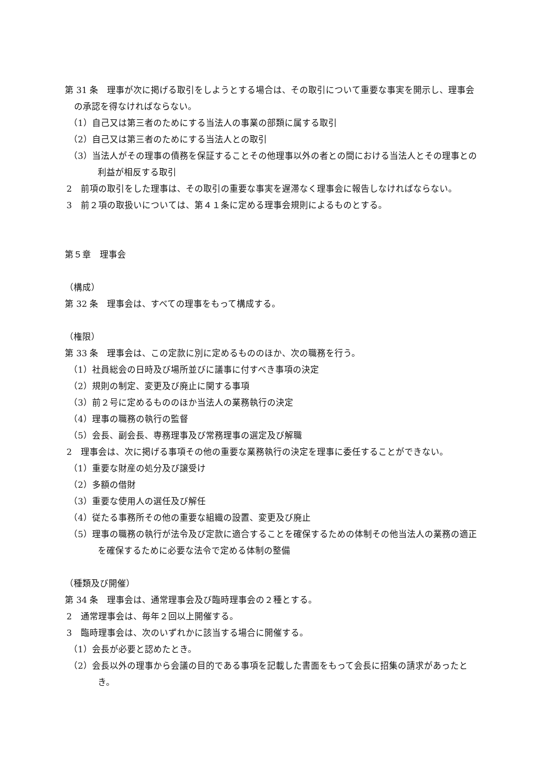第 31 条　理事が次に掲げる取引をしようとする場合は、その取引について重要な事実を開示し、理事会の承認を得なければならない。
（1）自己又は第三者のためにする当法人の事業の部類に属する取引
（2）自己又は第三者のためにする当法人との取引
（3）当法人がその理事の債務を保証することその他理事以外の者との間における当法人とその理事との利益が相反する取引
2　前項の取引をした理事は、その取引の重要な事実を遅滞なく理事会に報告しなければならない。
3　前２項の取扱いについては、第４１条に定める理事会規則によるものとする。
第５章　理事会
（構成）
第 32 条　理事会は、すべての理事をもって構成する。
（権限）
第 33 条　理事会は、この定款に別に定めるもののほか、次の職務を行う。
（1）社員総会の日時及び場所並びに議事に付すべき事項の決定
（2）規則の制定、変更及び廃止に関する事項
（3）前２号に定めるもののほか当法人の業務執行の決定
（4）理事の職務の執行の監督
（5）会長、副会長、専務理事及び常務理事の選定及び解職
2　理事会は、次に掲げる事項その他の重要な業務執行の決定を理事に委任することができない。
（1）重要な財産の処分及び譲受け
（2）多額の借財
（3）重要な使用人の選任及び解任
（4）従たる事務所その他の重要な組織の設置、変更及び廃止
（5）理事の職務の執行が法令及び定款に適合することを確保するための体制その他当法人の業務の適正を確保するために必要な法令で定める体制の整備
（種類及び開催）
第 34 条　理事会は、通常理事会及び臨時理事会の２種とする。
2　通常理事会は、毎年２回以上開催する。
3　臨時理事会は、次のいずれかに該当する場合に開催する。
（1）会長が必要と認めたとき。
（2）会長以外の理事から会議の目的である事項を記載した書面をもって会長に招集の請求があったとき。